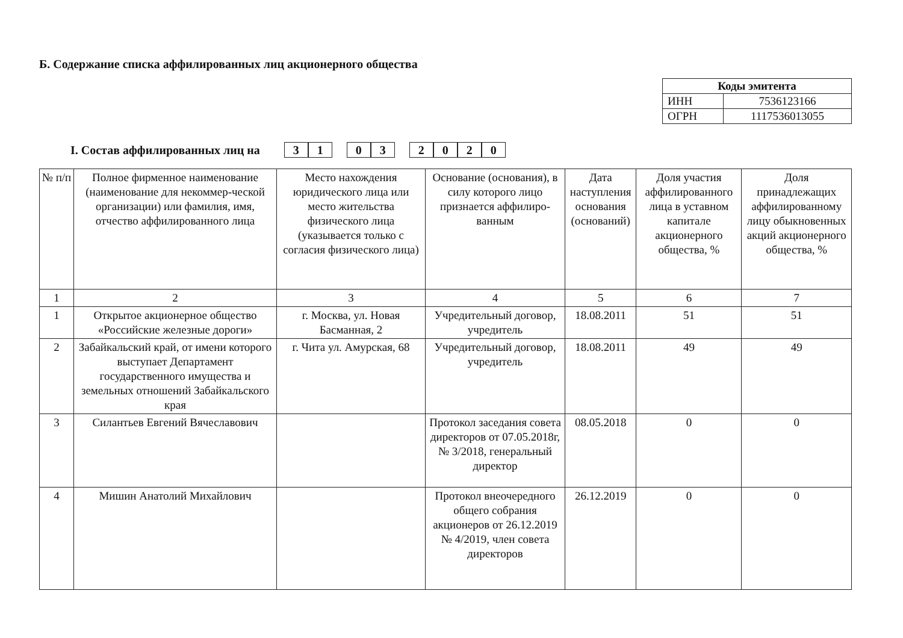Б. Содержание списка аффилированных лиц акционерного общества
| Коды эмитента | |
| --- | --- |
| ИНН | 7536123166 |
| ОГРН | 1117536013055 |
I. Состав аффилированных лиц на
3 1
0 3
2 0 2 0
| № п/п | Полное фирменное наименование (наименование для некоммер-ческой организации) или фамилия, имя, отчество аффилированного лица | Место нахождения юридического лица или место жительства физического лица (указывается только с согласия физического лица) | Основание (основания), в силу которого лицо признается аффилиро-ванным | Дата наступления основания (оснований) | Доля участия аффилированного лица в уставном капитале акционерного общества, % | Доля принадлежащих аффилированному лицу обыкновенных акций акционерного общества, % |
| --- | --- | --- | --- | --- | --- | --- |
| 1 | 2 | 3 | 4 | 5 | 6 | 7 |
| 1 | Открытое акционерное общество «Российские железные дороги» | г. Москва, ул. Новая Басманная, 2 | Учредительный договор, учредитель | 18.08.2011 | 51 | 51 |
| 2 | Забайкальский край, от имени которого выступает Департамент государственного имущества и земельных отношений Забайкальского края | г. Чита ул. Амурская, 68 | Учредительный договор, учредитель | 18.08.2011 | 49 | 49 |
| 3 | Силантьев Евгений Вячеславович | | Протокол заседания совета директоров от 07.05.2018г, № 3/2018, генеральный директор | 08.05.2018 | 0 | 0 |
| 4 | Мишин Анатолий Михайлович | | Протокол внеочередного общего собрания акционеров от 26.12.2019 № 4/2019, член совета директоров | 26.12.2019 | 0 | 0 |